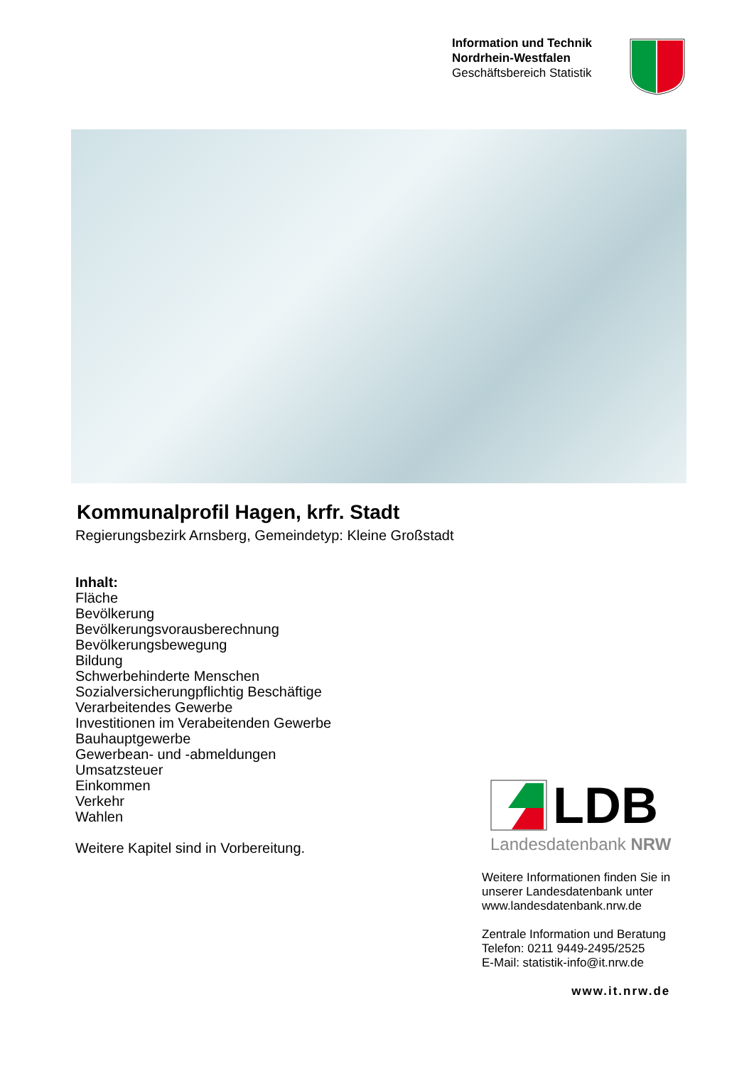Information und Technik
Nordrhein-Westfalen
Geschäftsbereich Statistik
Kommunalprofil Hagen, krfr. Stadt
Regierungsbezirk Arnsberg, Gemeindetyp: Kleine Großstadt
Inhalt:
Fläche
Bevölkerung
Bevölkerungsvorausberechnung
Bevölkerungsbewegung
Bildung
Schwerbehinderte Menschen
Sozialversicherungpflichtig Beschäftige
Verarbeitendes Gewerbe
Investitionen im Verabeitenden Gewerbe
Bauhauptgewerbe
Gewerbean- und -abmeldungen
Umsatzsteuer
Einkommen
Verkehr
Wahlen
Weitere Kapitel sind in Vorbereitung.
LDB
Landesdatenbank NRW
Weitere Informationen finden Sie in
unserer Landesdatenbank unter
www.landesdatenbank.nrw.de
Zentrale Information und Beratung
Telefon: 0211 9449-2495/2525
E-Mail: statistik-info@it.nrw.de
www.it.nrw.de